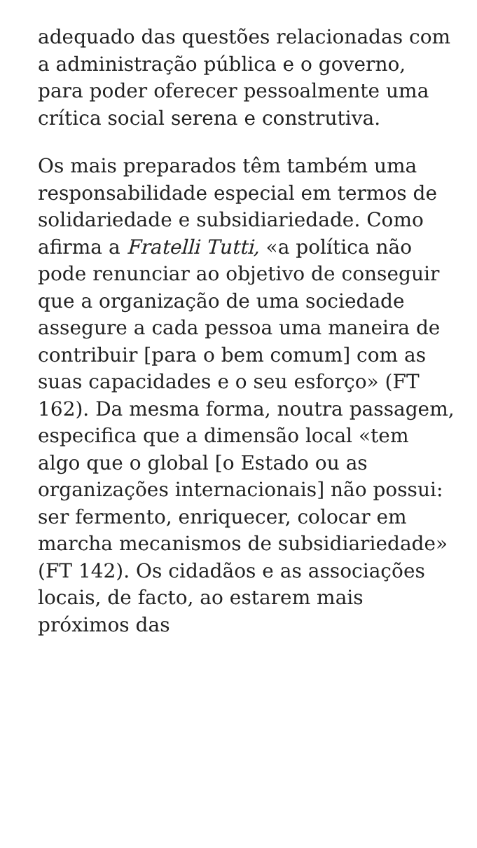adequado das questões relacionadas com a administração pública e o governo, para poder oferecer pessoalmente uma crítica social serena e construtiva.
Os mais preparados têm também uma responsabilidade especial em termos de solidariedade e subsidiariedade. Como afirma a Fratelli Tutti, «a política não pode renunciar ao objetivo de conseguir que a organização de uma sociedade assegure a cada pessoa uma maneira de contribuir [para o bem comum] com as suas capacidades e o seu esforço» (FT 162). Da mesma forma, noutra passagem, especifica que a dimensão local «tem algo que o global [o Estado ou as organizações internacionais] não possui: ser fermento, enriquecer, colocar em marcha mecanismos de subsidiariedade» (FT 142). Os cidadãos e as associações locais, de facto, ao estarem mais próximos das